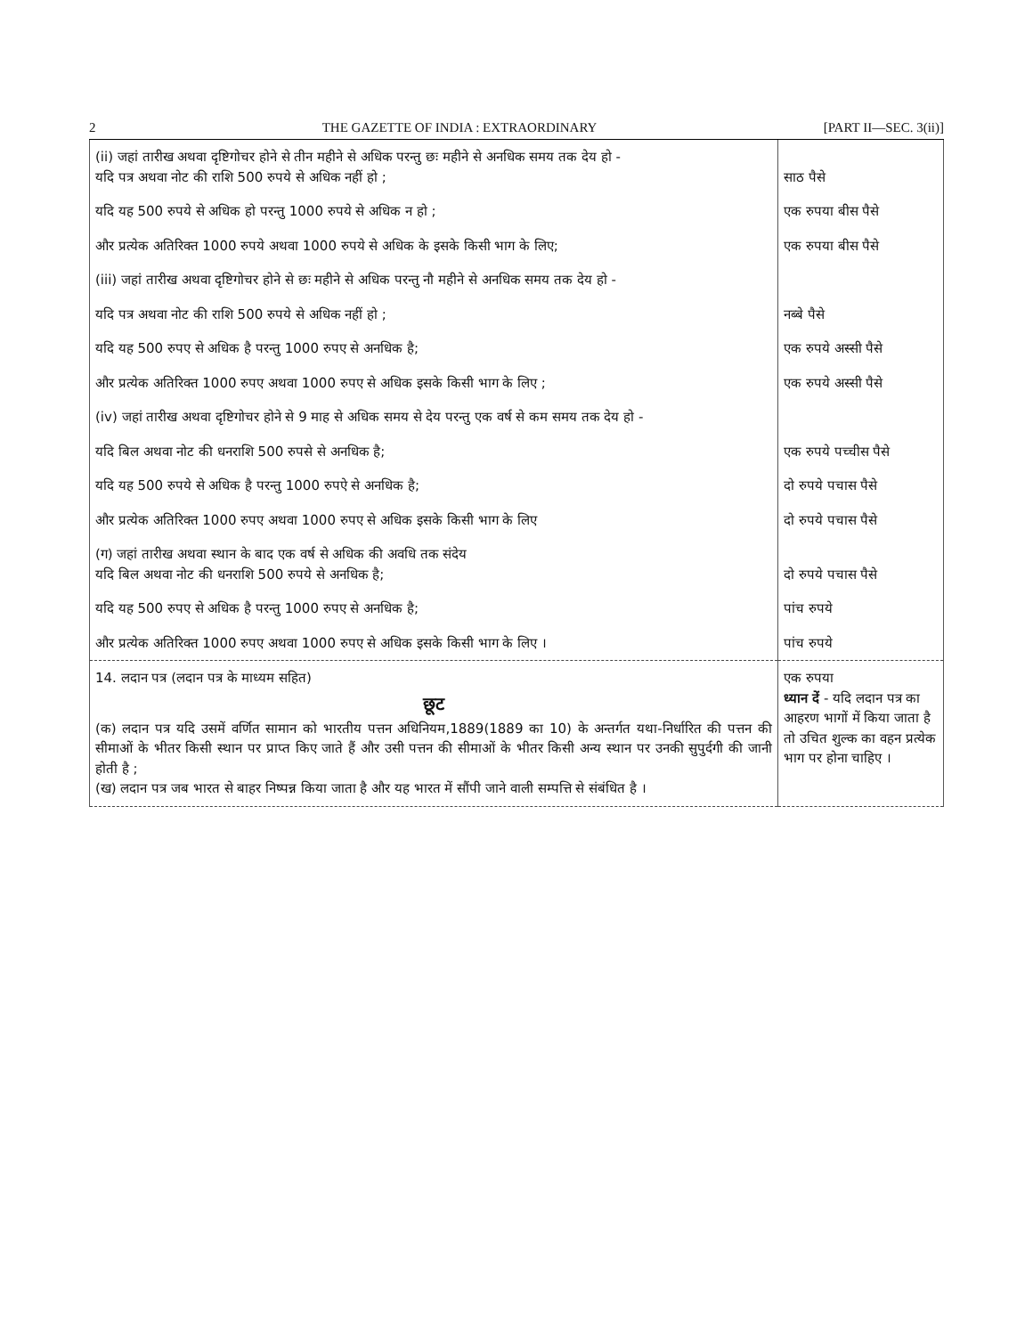2 THE GAZETTE OF INDIA : EXTRAORDINARY [PART II—SEC. 3(ii)]
| (ii) जहां तारीख अथवा दृष्टिगोचर होने से तीन महीने से अधिक परन्तु छः महीने से अनधिक समय तक देय हो - यदि पत्र अथवा नोट की राशि 500 रुपये से अधिक नहीं हो ; | साठ पैसे |
| यदि यह 500 रुपये से अधिक हो परन्तु 1000 रुपये से अधिक न हो ; | एक रुपया बीस पैसे |
| और प्रत्येक अतिरिक्त 1000 रुपये अथवा 1000 रुपये से अधिक के इसके किसी भाग के लिए; | एक रुपया बीस पैसे |
| (iii) जहां तारीख अथवा दृष्टिगोचर होने से छः महीने से अधिक परन्तु नौ महीने से अनधिक समय तक देय हो - | |
| यदि पत्र अथवा नोट की राशि 500 रुपये से अधिक नहीं हो ; | नब्बे पैसे |
| यदि यह 500 रुपए से अधिक है परन्तु 1000 रुपए से अनधिक है; | एक रुपये अस्सी पैसे |
| और प्रत्येक अतिरिक्त 1000 रुपए अथवा 1000 रुपए से अधिक इसके किसी भाग के लिए ; | एक रुपये अस्सी पैसे |
| (iv) जहां तारीख अथवा दृष्टिगोचर होने से 9 माह से अधिक समय से देय परन्तु एक वर्ष से कम समय तक देय हो - | |
| यदि बिल अथवा नोट की धनराशि 500 रुपसे से अनधिक है; | एक रुपये पच्चीस पैसे |
| यदि यह 500 रुपये से अधिक है परन्तु 1000 रुपऐ से अनधिक है; | दो रुपये पचास पैसे |
| और प्रत्येक अतिरिक्त 1000 रुपए अथवा 1000 रुपए से अधिक इसके किसी भाग के लिए | दो रुपये पचास पैसे |
| (ग) जहां तारीख अथवा स्थान के बाद एक वर्ष से अधिक की अवधि तक संदेय यदि बिल अथवा नोट की धनराशि 500 रुपये से अनधिक है; | दो रुपये पचास पैसे |
| यदि यह 500 रुपए से अधिक है परन्तु 1000 रुपए से अनधिक है; | पांच रुपये |
| और प्रत्येक अतिरिक्त 1000 रुपए अथवा 1000 रुपए से अधिक इसके किसी भाग के लिए । | पांच रुपये |
| 14. लदान पत्र (लदान पत्र के माध्यम सहित) छूट (क) लदान पत्र यदि उसमें वर्णित सामान को भारतीय पत्तन अधिनियम,1889(1889 का 10) के अन्तर्गत यथा-निर्धारित की पत्तन की सीमाओं के भीतर किसी स्थान पर प्राप्त किए जाते हैं और उसी पत्तन की सीमाओं के भीतर किसी अन्य स्थान पर उनकी सुपुर्दगी की जानी होती है ; (ख) लदान पत्र जब भारत से बाहर निष्पन्न किया जाता है और यह भारत में सौंपी जाने वाली सम्पत्ति से संबंधित है । | एक रुपया ध्यान दें - यदि लदान पत्र का आहरण भागों में किया जाता है तो उचित शुल्क का वहन प्रत्येक भाग पर होना चाहिए । |